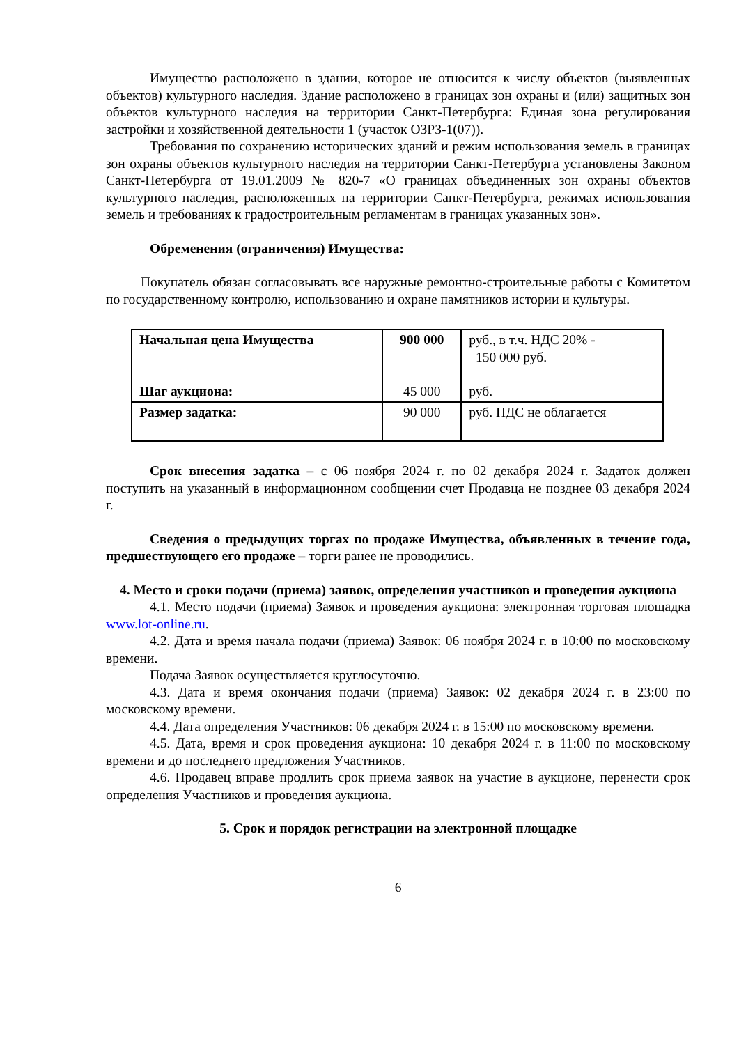Имущество расположено в здании, которое не относится к числу объектов (выявленных объектов) культурного наследия. Здание расположено в границах зон охраны и (или) защитных зон объектов культурного наследия на территории Санкт-Петербурга: Единая зона регулирования застройки и хозяйственной деятельности 1 (участок ОЗРЗ-1(07)).
Требования по сохранению исторических зданий и режим использования земель в границах зон охраны объектов культурного наследия на территории Санкт-Петербурга установлены Законом Санкт-Петербурга от 19.01.2009 № 820-7 «О границах объединенных зон охраны объектов культурного наследия, расположенных на территории Санкт-Петербурга, режимах использования земель и требованиях к градостроительным регламентам в границах указанных зон».
Обременения (ограничения) Имущества:
Покупатель обязан согласовывать все наружные ремонтно-строительные работы с Комитетом по государственному контролю, использованию и охране памятников истории и культуры.
| Начальная цена Имущества Шаг аукциона: | 900 000 45 000 | руб., в т.ч. НДС 20% - 150 000 руб. руб. |
| Размер задатка: | 90 000 | руб. НДС не облагается |
Срок внесения задатка – с 06 ноября 2024 г. по 02 декабря 2024 г. Задаток должен поступить на указанный в информационном сообщении счет Продавца не позднее 03 декабря 2024 г.
Сведения о предыдущих торгах по продаже Имущества, объявленных в течение года, предшествующего его продаже – торги ранее не проводились.
4. Место и сроки подачи (приема) заявок, определения участников и проведения аукциона
4.1. Место подачи (приема) Заявок и проведения аукциона: электронная торговая площадка www.lot-online.ru.
4.2. Дата и время начала подачи (приема) Заявок: 06 ноября 2024 г. в 10:00 по московскому времени.
Подача Заявок осуществляется круглосуточно.
4.3. Дата и время окончания подачи (приема) Заявок: 02 декабря 2024 г. в 23:00 по московскому времени.
4.4. Дата определения Участников: 06 декабря 2024 г. в 15:00 по московскому времени.
4.5. Дата, время и срок проведения аукциона: 10 декабря 2024 г. в 11:00 по московскому времени и до последнего предложения Участников.
4.6. Продавец вправе продлить срок приема заявок на участие в аукционе, перенести срок определения Участников и проведения аукциона.
5. Срок и порядок регистрации на электронной площадке
6